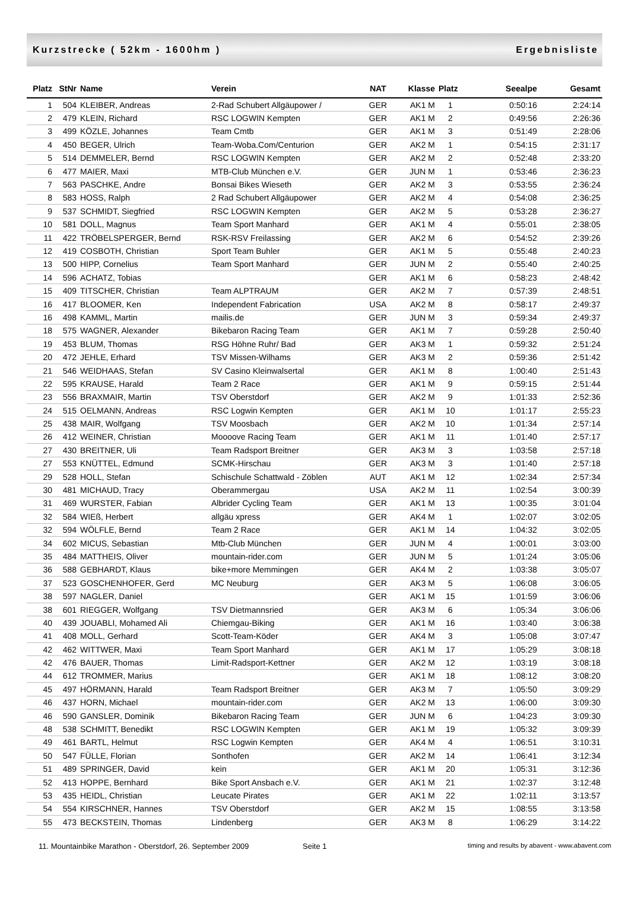Kurzstrecke ( 52km - 1600hm ) Ergebnisliste
| Platz | StNr | Name | Verein | NAT | Klasse | Platz | Seealpe | Gesamt |
| --- | --- | --- | --- | --- | --- | --- | --- | --- |
| 1 | 504 | KLEIBER, Andreas | 2-Rad Schubert Allgäupower / | GER | AK1 M | 1 | 0:50:16 | 2:24:14 |
| 2 | 479 | KLEIN, Richard | RSC LOGWIN Kempten | GER | AK1 M | 2 | 0:49:56 | 2:26:36 |
| 3 | 499 | KÖZLE, Johannes | Team Cmtb | GER | AK1 M | 3 | 0:51:49 | 2:28:06 |
| 4 | 450 | BEGER, Ulrich | Team-Woba.Com/Centurion | GER | AK2 M | 1 | 0:54:15 | 2:31:17 |
| 5 | 514 | DEMMELER, Bernd | RSC LOGWIN Kempten | GER | AK2 M | 2 | 0:52:48 | 2:33:20 |
| 6 | 477 | MAIER, Maxi | MTB-Club München e.V. | GER | JUN M | 1 | 0:53:46 | 2:36:23 |
| 7 | 563 | PASCHKE, Andre | Bonsai Bikes Wieseth | GER | AK2 M | 3 | 0:53:55 | 2:36:24 |
| 8 | 583 | HOSS, Ralph | 2 Rad Schubert Allgäupower | GER | AK2 M | 4 | 0:54:08 | 2:36:25 |
| 9 | 537 | SCHMIDT, Siegfried | RSC LOGWIN Kempten | GER | AK2 M | 5 | 0:53:28 | 2:36:27 |
| 10 | 581 | DOLL, Magnus | Team Sport Manhard | GER | AK1 M | 4 | 0:55:01 | 2:38:05 |
| 11 | 422 | TRÖBELSPERGER, Bernd | RSK-RSV Freilassing | GER | AK2 M | 6 | 0:54:52 | 2:39:26 |
| 12 | 419 | COSBOTH, Christian | Sport Team Buhler | GER | AK1 M | 5 | 0:55:48 | 2:40:23 |
| 13 | 500 | HIPP, Cornelius | Team Sport Manhard | GER | JUN M | 2 | 0:55:40 | 2:40:25 |
| 14 | 596 | ACHATZ, Tobias | | GER | AK1 M | 6 | 0:58:23 | 2:48:42 |
| 15 | 409 | TITSCHER, Christian | Team ALPTRAUM | GER | AK2 M | 7 | 0:57:39 | 2:48:51 |
| 16 | 417 | BLOOMER, Ken | Independent Fabrication | USA | AK2 M | 8 | 0:58:17 | 2:49:37 |
| 16 | 498 | KAMML, Martin | mailis.de | GER | JUN M | 3 | 0:59:34 | 2:49:37 |
| 18 | 575 | WAGNER, Alexander | Bikebaron Racing Team | GER | AK1 M | 7 | 0:59:28 | 2:50:40 |
| 19 | 453 | BLUM, Thomas | RSG Höhne Ruhr/ Bad | GER | AK3 M | 1 | 0:59:32 | 2:51:24 |
| 20 | 472 | JEHLE, Erhard | TSV Missen-Wilhams | GER | AK3 M | 2 | 0:59:36 | 2:51:42 |
| 21 | 546 | WEIDHAAS, Stefan | SV Casino Kleinwalsertal | GER | AK1 M | 8 | 1:00:40 | 2:51:43 |
| 22 | 595 | KRAUSE, Harald | Team 2 Race | GER | AK1 M | 9 | 0:59:15 | 2:51:44 |
| 23 | 556 | BRAXMAIR, Martin | TSV Oberstdorf | GER | AK2 M | 9 | 1:01:33 | 2:52:36 |
| 24 | 515 | OELMANN, Andreas | RSC Logwin Kempten | GER | AK1 M | 10 | 1:01:17 | 2:55:23 |
| 25 | 438 | MAIR, Wolfgang | TSV Moosbach | GER | AK2 M | 10 | 1:01:34 | 2:57:14 |
| 26 | 412 | WEINER, Christian | Moooove Racing Team | GER | AK1 M | 11 | 1:01:40 | 2:57:17 |
| 27 | 430 | BREITNER, Uli | Team Radsport Breitner | GER | AK3 M | 3 | 1:03:58 | 2:57:18 |
| 27 | 553 | KNÜTTEL, Edmund | SCMK-Hirschau | GER | AK3 M | 3 | 1:01:40 | 2:57:18 |
| 29 | 528 | HOLL, Stefan | Schischule Schattwald - Zöblen | AUT | AK1 M | 12 | 1:02:34 | 2:57:34 |
| 30 | 481 | MICHAUD, Tracy | Oberammergau | USA | AK2 M | 11 | 1:02:54 | 3:00:39 |
| 31 | 469 | WURSTER, Fabian | Albrider Cycling Team | GER | AK1 M | 13 | 1:00:35 | 3:01:04 |
| 32 | 584 | WIEß, Herbert | allgäu xpress | GER | AK4 M | 1 | 1:02:07 | 3:02:05 |
| 32 | 594 | WÖLFLE, Bernd | Team 2 Race | GER | AK1 M | 14 | 1:04:32 | 3:02:05 |
| 34 | 602 | MICUS, Sebastian | Mtb-Club München | GER | JUN M | 4 | 1:00:01 | 3:03:00 |
| 35 | 484 | MATTHEIS, Oliver | mountain-rider.com | GER | JUN M | 5 | 1:01:24 | 3:05:06 |
| 36 | 588 | GEBHARDT, Klaus | bike+more Memmingen | GER | AK4 M | 2 | 1:03:38 | 3:05:07 |
| 37 | 523 | GOSCHENHOFER, Gerd | MC Neuburg | GER | AK3 M | 5 | 1:06:08 | 3:06:05 |
| 38 | 597 | NAGLER, Daniel | | GER | AK1 M | 15 | 1:01:59 | 3:06:06 |
| 38 | 601 | RIEGGER, Wolfgang | TSV Dietmannsried | GER | AK3 M | 6 | 1:05:34 | 3:06:06 |
| 40 | 439 | JOUABLI, Mohamed Ali | Chiemgau-Biking | GER | AK1 M | 16 | 1:03:40 | 3:06:38 |
| 41 | 408 | MOLL, Gerhard | Scott-Team-Köder | GER | AK4 M | 3 | 1:05:08 | 3:07:47 |
| 42 | 462 | WITTWER, Maxi | Team Sport Manhard | GER | AK1 M | 17 | 1:05:29 | 3:08:18 |
| 42 | 476 | BAUER, Thomas | Limit-Radsport-Kettner | GER | AK2 M | 12 | 1:03:19 | 3:08:18 |
| 44 | 612 | TROMMER, Marius | | GER | AK1 M | 18 | 1:08:12 | 3:08:20 |
| 45 | 497 | HÖRMANN, Harald | Team Radsport Breitner | GER | AK3 M | 7 | 1:05:50 | 3:09:29 |
| 46 | 437 | HORN, Michael | mountain-rider.com | GER | AK2 M | 13 | 1:06:00 | 3:09:30 |
| 46 | 590 | GANSLER, Dominik | Bikebaron Racing Team | GER | JUN M | 6 | 1:04:23 | 3:09:30 |
| 48 | 538 | SCHMITT, Benedikt | RSC LOGWIN Kempten | GER | AK1 M | 19 | 1:05:32 | 3:09:39 |
| 49 | 461 | BARTL, Helmut | RSC Logwin Kempten | GER | AK4 M | 4 | 1:06:51 | 3:10:31 |
| 50 | 547 | FÜLLE, Florian | Sonthofen | GER | AK2 M | 14 | 1:06:41 | 3:12:34 |
| 51 | 489 | SPRINGER, David | kein | GER | AK1 M | 20 | 1:05:31 | 3:12:36 |
| 52 | 413 | HOPPE, Bernhard | Bike Sport Ansbach e.V. | GER | AK1 M | 21 | 1:02:37 | 3:12:48 |
| 53 | 435 | HEIDL, Christian | Leucate Pirates | GER | AK1 M | 22 | 1:02:11 | 3:13:57 |
| 54 | 554 | KIRSCHNER, Hannes | TSV Oberstdorf | GER | AK2 M | 15 | 1:08:55 | 3:13:58 |
| 55 | 473 | BECKSTEIN, Thomas | Lindenberg | GER | AK3 M | 8 | 1:06:29 | 3:14:22 |
11. Mountainbike Marathon - Oberstdorf, 26. September 2009 Seite 1 timing and results by abavent - www.abavent.com